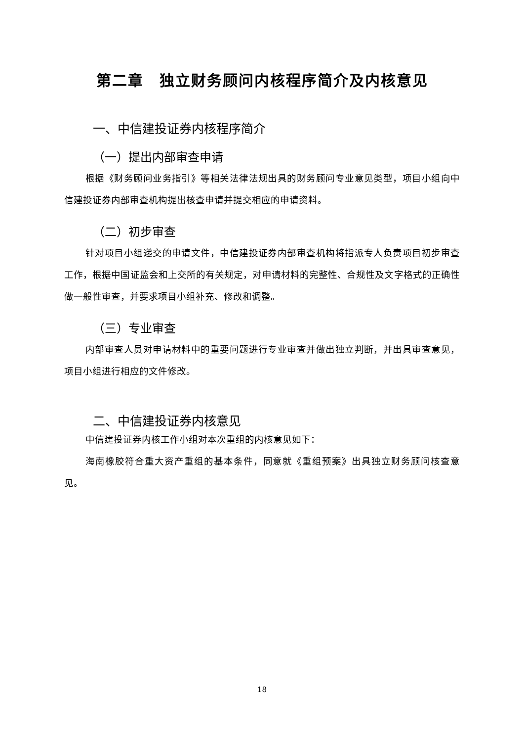第二章　独立财务顾问内核程序简介及内核意见
一、中信建投证券内核程序简介
（一）提出内部审查申请
根据《财务顾问业务指引》等相关法律法规出具的财务顾问专业意见类型，项目小组向中信建投证券内部审查机构提出核查申请并提交相应的申请资料。
（二）初步审查
针对项目小组递交的申请文件，中信建投证券内部审查机构将指派专人负责项目初步审查工作，根据中国证监会和上交所的有关规定，对申请材料的完整性、合规性及文字格式的正确性做一般性审查，并要求项目小组补充、修改和调整。
（三）专业审查
内部审查人员对申请材料中的重要问题进行专业审查并做出独立判断，并出具审查意见，项目小组进行相应的文件修改。
二、中信建投证券内核意见
中信建投证券内核工作小组对本次重组的内核意见如下：
海南橡胶符合重大资产重组的基本条件，同意就《重组预案》出具独立财务顾问核查意见。
18